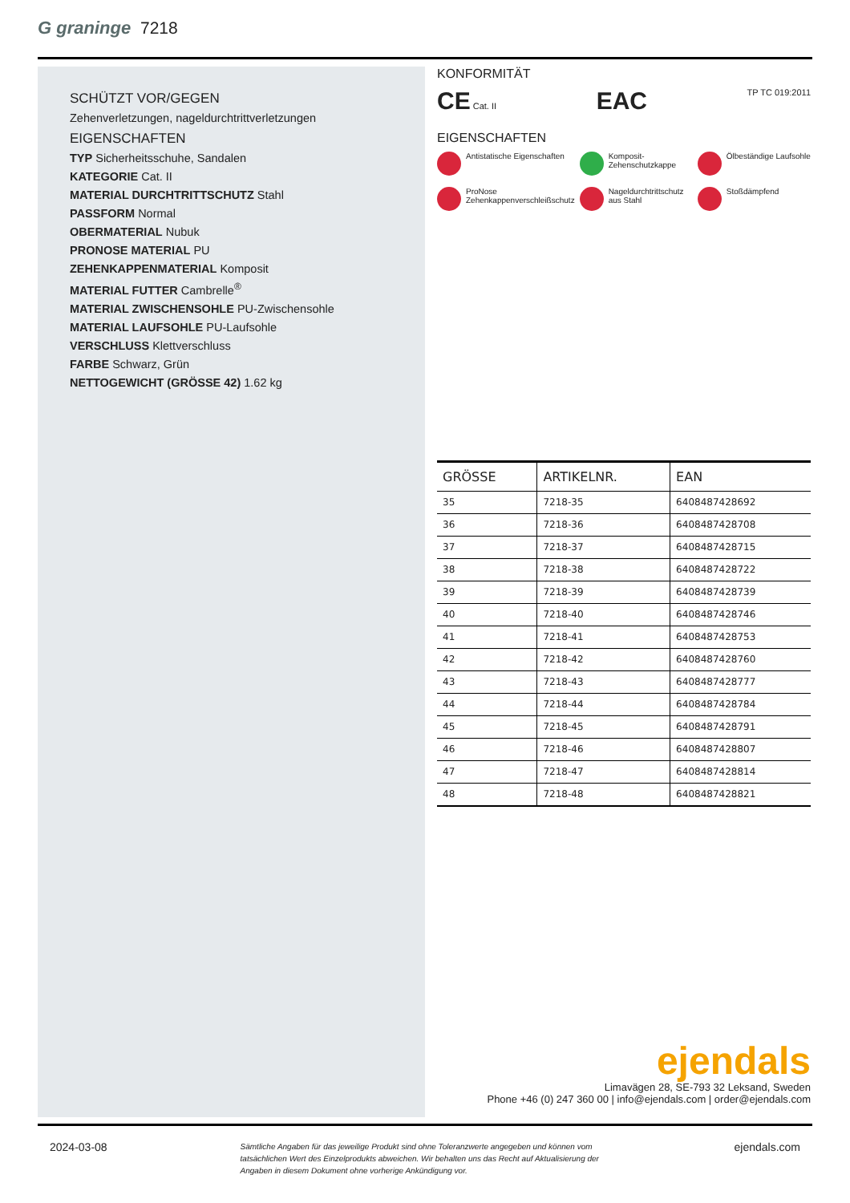G graninge 7218
SCHÜTZT VOR/GEGEN
Zehenverletzungen, nageldurchtrittverletzungen
EIGENSCHAFTEN
TYP Sicherheitsschuhe, Sandalen
KATEGORIE Cat. II
MATERIAL DURCHTRITTSCHUTZ Stahl
PASSFORM Normal
OBERMATERIAL Nubuk
PRONOSE MATERIAL PU
ZEHENKAPPENMATERIAL Komposit
MATERIAL FUTTER Cambrelle<sup>®</sup>
MATERIAL ZWISCHENSOHLE PU-Zwischensohle
MATERIAL LAUFSOHLE PU-Laufsohle
VERSCHLUSS Klettverschluss
FARBE Schwarz, Grün
NETTOGEWICHT (GRÖSSE 42) 1.62 kg
KONFORMITÄT
CE Cat. II EAC TP TC 019:2011
EIGENSCHAFTEN
Antistatische Eigenschaften
Komposit-Zehenschutzkappe
Ölbeständige Laufsohle
ProNose Zehenkappenverschleißschutz
Nageldurchtrittschutz aus Stahl
Stoßdämpfend
| GRÖSSE | ARTIKELNR. | EAN |
| --- | --- | --- |
| 35 | 7218-35 | 6408487428692 |
| 36 | 7218-36 | 6408487428708 |
| 37 | 7218-37 | 6408487428715 |
| 38 | 7218-38 | 6408487428722 |
| 39 | 7218-39 | 6408487428739 |
| 40 | 7218-40 | 6408487428746 |
| 41 | 7218-41 | 6408487428753 |
| 42 | 7218-42 | 6408487428760 |
| 43 | 7218-43 | 6408487428777 |
| 44 | 7218-44 | 6408487428784 |
| 45 | 7218-45 | 6408487428791 |
| 46 | 7218-46 | 6408487428807 |
| 47 | 7218-47 | 6408487428814 |
| 48 | 7218-48 | 6408487428821 |
ejendals
Limavägen 28, SE-793 32 Leksand, Sweden
Phone +46 (0) 247 360 00 | info@ejendals.com | order@ejendals.com
2024-03-08 Sämtliche Angaben für das jeweilige Produkt sind ohne Toleranzwerte angegeben und können vom tatsächlichen Wert des Einzelprodukts abweichen. Wir behalten uns das Recht auf Aktualisierung der Angaben in diesem Dokument ohne vorherige Ankündigung vor. ejendals.com